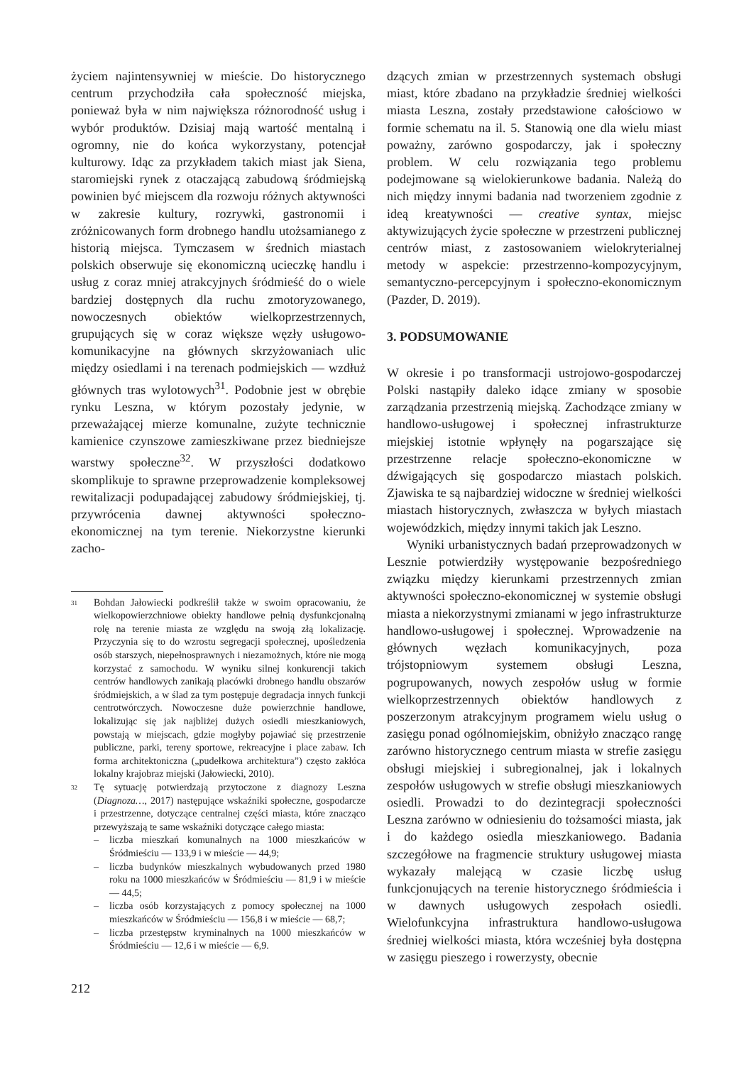życiem najintensywniej w mieście. Do historycznego centrum przychodziła cała społeczność miejska, ponieważ była w nim największa różnorodność usług i wybór produktów. Dzisiaj mają wartość mentalną i ogromny, nie do końca wykorzystany, potencjał kulturowy. Idąc za przykładem takich miast jak Siena, staromiejski rynek z otaczającą zabudową śródmiejską powinien być miejscem dla rozwoju różnych aktywności w zakresie kultury, rozrywki, gastronomii i zróżnicowanych form drobnego handlu utożsamianego z historią miejsca. Tymczasem w średnich miastach polskich obserwuje się ekonomiczną ucieczkę handlu i usług z coraz mniej atrakcyjnych śródmieść do o wiele bardziej dostępnych dla ruchu zmotoryzowanego, nowoczesnych obiektów wielkoprzestrzennych, grupujących się w coraz większe węzły usługowo-komunikacyjne na głównych skrzyżowaniach ulic między osiedlami i na terenach podmiejskich — wzdłuż głównych tras wylotowych<sup>31</sup>. Podobnie jest w obrębie rynku Leszna, w którym pozostały jedynie, w przeważającej mierze komunalne, zużyte technicznie kamienice czynszowe zamieszkiwane przez biedniejsze warstwy społeczne<sup>32</sup>. W przyszłości dodatkowo skomplikuje to sprawne przeprowadzenie kompleksowej rewitalizacji podupadającej zabudowy śródmiejskiej, tj. przywrócenia dawnej aktywności społeczno-ekonomicznej na tym terenie. Niekorzystne kierunki zacho-
31
Bohdan Jałowiecki podkreślił także w swoim opracowaniu, że wielkopowierzchniowe obiekty handlowe pełnią dysfunkcjonalną rolę na terenie miasta ze względu na swoją złą lokalizację. Przyczynia się to do wzrostu segregacji społecznej, upośledzenia osób starszych, niepełnosprawnych i niezamożnych, które nie mogą korzystać z samochodu. W wyniku silnej konkurencji takich centrów handlowych zanikają placówki drobnego handlu obszarów śródmiejskich, a w ślad za tym postępuje degradacja innych funkcji centrotwórczych. Nowoczesne duże powierzchnie handlowe, lokalizując się jak najbliżej dużych osiedli mieszkaniowych, powstają w miejscach, gdzie mogłyby pojawiać się przestrzenie publiczne, parki, tereny sportowe, rekreacyjne i place zabaw. Ich forma architektoniczna („pudełkowa architektura”) często zakłóca lokalny krajobraz miejski (Jałowiecki, 2010).
32
Tę sytuację potwierdzają przytoczone z diagnozy Leszna (Diagnoza…, 2017) następujące wskaźniki społeczne, gospodarcze i przestrzenne, dotyczące centralnej części miasta, które znacząco przewyższają te same wskaźniki dotyczące całego miasta:
– liczba mieszkań komunalnych na 1000 mieszkańców w Śródmieściu — 133,9 i w mieście — 44,9;
– liczba budynków mieszkalnych wybudowanych przed 1980 roku na 1000 mieszkańców w Śródmieściu — 81,9 i w mieście — 44,5;
– liczba osób korzystających z pomocy społecznej na 1000 mieszkańców w Śródmieściu — 156,8 i w mieście — 68,7;
– liczba przestępstw kryminalnych na 1000 mieszkańców w Śródmieściu — 12,6 i w mieście — 6,9.
212
dzących zmian w przestrzennych systemach obsługi miast, które zbadano na przykładzie średniej wielkości miasta Leszna, zostały przedstawione całościowo w formie schematu na il. 5. Stanowią one dla wielu miast poważny, zarówno gospodarczy, jak i społeczny problem. W celu rozwiązania tego problemu podejmowane są wielokierunkowe badania. Należą do nich między innymi badania nad tworzeniem zgodnie z ideą kreatywności — creative syntax, miejsc aktywizujących życie społeczne w przestrzeni publicznej centrów miast, z zastosowaniem wielokryterialnej metody w aspekcie: przestrzenno-kompozycyjnym, semantyczno-percepcyjnym i społeczno-ekonomicznym (Pazder, D. 2019).
3. PODSUMOWANIE
W okresie i po transformacji ustrojowo-gospodarczej Polski nastąpiły daleko idące zmiany w sposobie zarządzania przestrzenią miejską. Zachodzące zmiany w handlowo-usługowej i społecznej infrastrukturze miejskiej istotnie wpłynęły na pogarszające się przestrzenne relacje społeczno-ekonomiczne w dźwigających się gospodarczo miastach polskich. Zjawiska te są najbardziej widoczne w średniej wielkości miastach historycznych, zwłaszcza w byłych miastach wojewódzkich, między innymi takich jak Leszno.
Wyniki urbanistycznych badań przeprowadzonych w Lesznie potwierdziły występowanie bezpośredniego związku między kierunkami przestrzennych zmian aktywności społeczno-ekonomicznej w systemie obsługi miasta a niekorzystnymi zmianami w jego infrastrukturze handlowo-usługowej i społecznej. Wprowadzenie na głównych węzłach komunikacyjnych, poza trójstopniowym systemem obsługi Leszna, pogrupowanych, nowych zespołów usług w formie wielkoprzestrzennych obiektów handlowych z poszerzonym atrakcyjnym programem wielu usług o zasięgu ponad ogólnomiejskim, obniżyło znacząco rangę zarówno historycznego centrum miasta w strefie zasięgu obsługi miejskiej i subregionalnej, jak i lokalnych zespołów usługowych w strefie obsługi mieszkaniowych osiedli. Prowadzi to do dezintegracji społeczności Leszna zarówno w odniesieniu do tożsamości miasta, jak i do każdego osiedla mieszkaniowego. Badania szczegółowe na fragmencie struktury usługowej miasta wykazały malejącą w czasie liczbę usług funkcjonujących na terenie historycznego śródmieścia i w dawnych usługowych zespołach osiedli. Wielofunkcyjna infrastruktura handlowo-usługowa średniej wielkości miasta, która wcześniej była dostępna w zasięgu pieszego i rowerzysty, obecnie